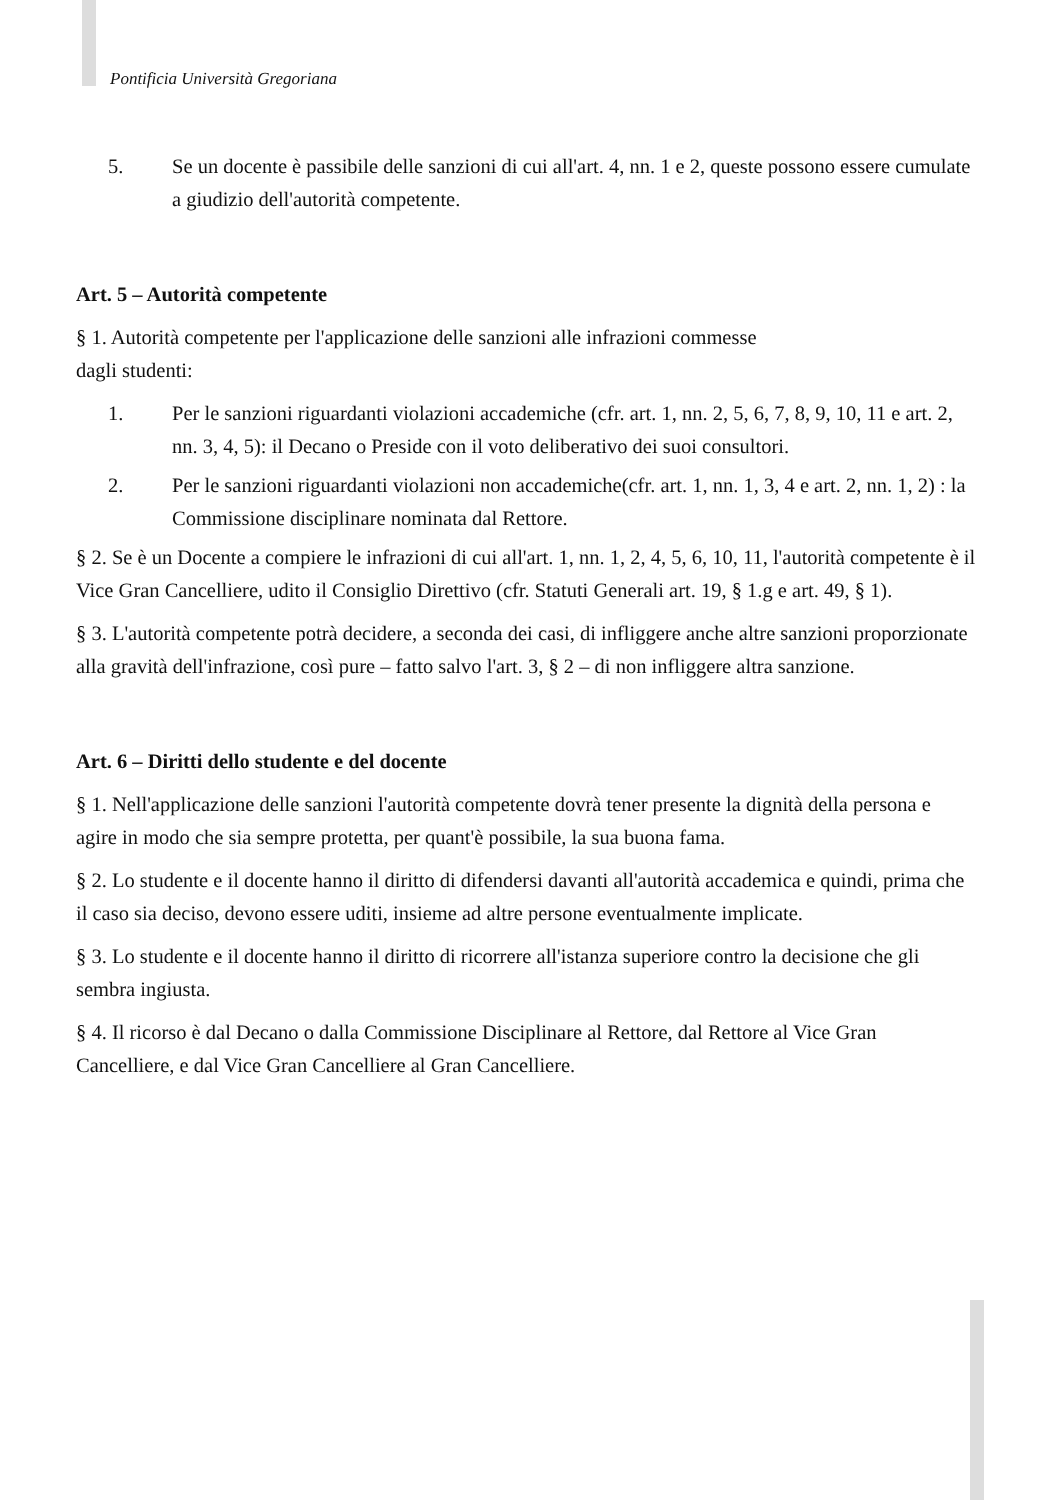Pontificia Università Gregoriana
5. Se un docente è passibile delle sanzioni di cui all'art. 4, nn. 1 e 2, queste possono essere cumulate a giudizio dell'autorità competente.
Art. 5 – Autorità competente
§ 1. Autorità competente per l'applicazione delle sanzioni alle infrazioni commesse
dagli studenti:
1. Per le sanzioni riguardanti violazioni accademiche (cfr. art. 1, nn. 2, 5, 6, 7, 8, 9, 10, 11 e art. 2, nn. 3, 4, 5): il Decano o Preside con il voto deliberativo dei suoi consultori.
2. Per le sanzioni riguardanti violazioni non accademiche(cfr. art. 1, nn. 1, 3, 4 e art. 2, nn. 1, 2) : la Commissione disciplinare nominata dal Rettore.
§ 2. Se è un Docente a compiere le infrazioni di cui all'art. 1, nn. 1, 2, 4, 5, 6, 10, 11, l'autorità competente è il Vice Gran Cancelliere, udito il Consiglio Direttivo (cfr. Statuti Generali art. 19, § 1.g e art. 49, § 1).
§ 3. L'autorità competente potrà decidere, a seconda dei casi, di infliggere anche altre sanzioni proporzionate alla gravità dell'infrazione, così pure – fatto salvo l'art. 3, § 2 – di non infliggere altra sanzione.
Art. 6 – Diritti dello studente e del docente
§ 1. Nell'applicazione delle sanzioni l'autorità competente dovrà tener presente la dignità della persona e agire in modo che sia sempre protetta, per quant'è possibile, la sua buona fama.
§ 2. Lo studente e il docente hanno il diritto di difendersi davanti all'autorità accademica e quindi, prima che il caso sia deciso, devono essere uditi, insieme ad altre persone eventualmente implicate.
§ 3. Lo studente e il docente hanno il diritto di ricorrere all'istanza superiore contro la decisione che gli sembra ingiusta.
§ 4. Il ricorso è dal Decano o dalla Commissione Disciplinare al Rettore, dal Rettore al Vice Gran Cancelliere, e dal Vice Gran Cancelliere al Gran Cancelliere.